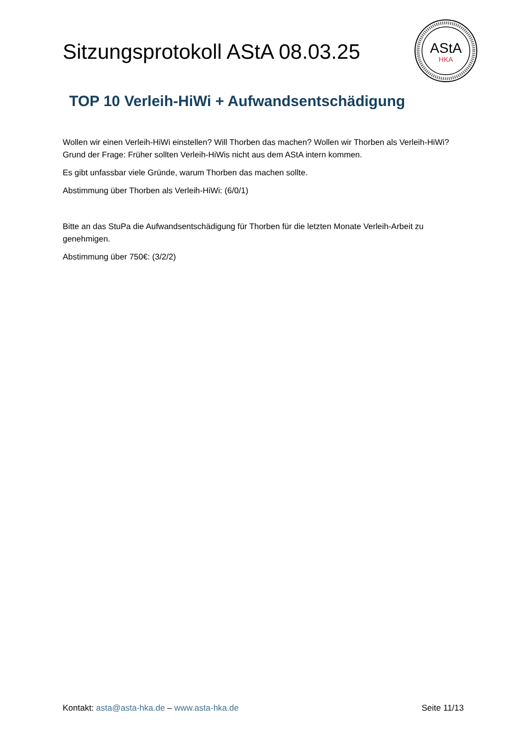Sitzungsprotokoll AStA 08.03.25
AStA
HKA
TOP 10 Verleih-HiWi + Aufwandsentschädigung
Wollen wir einen Verleih-HiWi einstellen? Will Thorben das machen? Wollen wir Thorben als Verleih-HiWi?
Grund der Frage: Früher sollten Verleih-HiWis nicht aus dem AStA intern kommen.
Es gibt unfassbar viele Gründe, warum Thorben das machen sollte.
Abstimmung über Thorben als Verleih-HiWi: (6/0/1)
Bitte an das StuPa die Aufwandsentschädigung für Thorben für die letzten Monate Verleih-Arbeit zu genehmigen.
Abstimmung über 750€: (3/2/2)
Kontakt: asta@asta-hka.de – www.asta-hka.de Seite 11/13